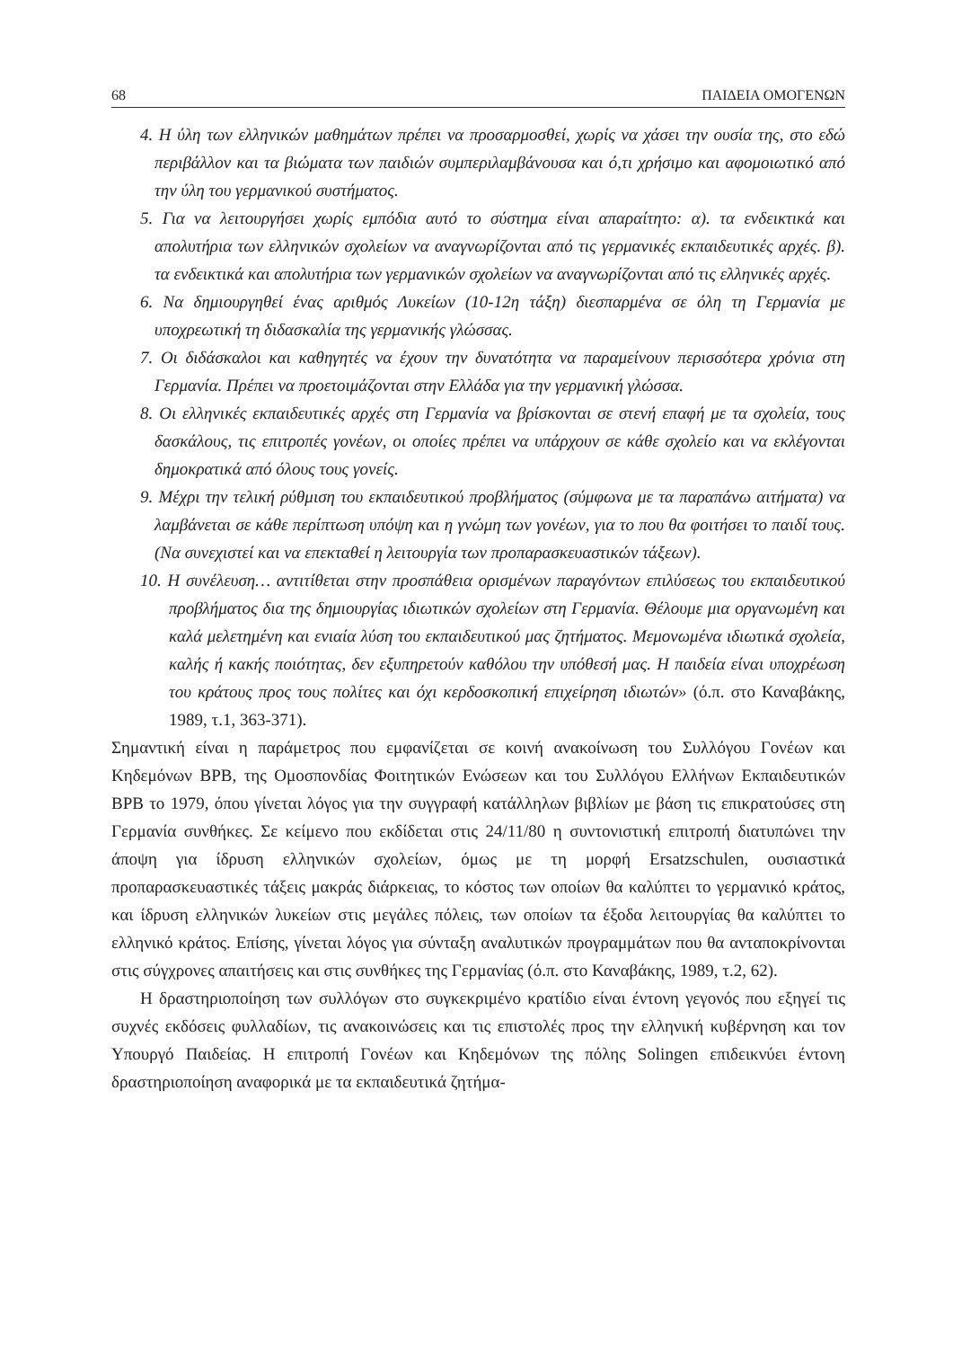68 ΠΑΙΔΕΙΑ ΟΜΟΓΕΝΩΝ
4. Η ύλη των ελληνικών μαθημάτων πρέπει να προσαρμοσθεί, χωρίς να χάσει την ουσία της, στο εδώ περιβάλλον και τα βιώματα των παιδιών συμπεριλαμβάνουσα και ό,τι χρήσιμο και αφομοιωτικό από την ύλη του γερμανικού συστήματος.
5. Για να λειτουργήσει χωρίς εμπόδια αυτό το σύστημα είναι απαραίτητο: α). τα ενδεικτικά και απολυτήρια των ελληνικών σχολείων να αναγνωρίζονται από τις γερμανικές εκπαιδευτικές αρχές. β). τα ενδεικτικά και απολυτήρια των γερμανικών σχολείων να αναγνωρίζονται από τις ελληνικές αρχές.
6. Να δημιουργηθεί ένας αριθμός Λυκείων (10-12η τάξη) διεσπαρμένα σε όλη τη Γερμανία με υποχρεωτική τη διδασκαλία της γερμανικής γλώσσας.
7. Οι διδάσκαλοι και καθηγητές να έχουν την δυνατότητα να παραμείνουν περισσότερα χρόνια στη Γερμανία. Πρέπει να προετοιμάζονται στην Ελλάδα για την γερμανική γλώσσα.
8. Οι ελληνικές εκπαιδευτικές αρχές στη Γερμανία να βρίσκονται σε στενή επαφή με τα σχολεία, τους δασκάλους, τις επιτροπές γονέων, οι οποίες πρέπει να υπάρχουν σε κάθε σχολείο και να εκλέγονται δημοκρατικά από όλους τους γονείς.
9. Μέχρι την τελική ρύθμιση του εκπαιδευτικού προβλήματος (σύμφωνα με τα παραπάνω αιτήματα) να λαμβάνεται σε κάθε περίπτωση υπόψη και η γνώμη των γονέων, για το που θα φοιτήσει το παιδί τους. (Να συνεχιστεί και να επεκταθεί η λειτουργία των προπαρασκευαστικών τάξεων).
10. Η συνέλευση… αντιτίθεται στην προσπάθεια ορισμένων παραγόντων επιλύσεως του εκπαιδευτικού προβλήματος δια της δημιουργίας ιδιωτικών σχολείων στη Γερμανία. Θέλουμε μια οργανωμένη και καλά μελετημένη και ενιαία λύση του εκπαιδευτικού μας ζητήματος. Μεμονωμένα ιδιωτικά σχολεία, καλής ή κακής ποιότητας, δεν εξυπηρετούν καθόλου την υπόθεσή μας. Η παιδεία είναι υποχρέωση του κράτους προς τους πολίτες και όχι κερδοσκοπική επιχείρηση ιδιωτών» (ό.π. στο Καναβάκης, 1989, τ.1, 363-371).
Σημαντική είναι η παράμετρος που εμφανίζεται σε κοινή ανακοίνωση του Συλλόγου Γονέων και Κηδεμόνων ΒΡΒ, της Ομοσπονδίας Φοιτητικών Ενώσεων και του Συλλόγου Ελλήνων Εκπαιδευτικών ΒΡΒ το 1979, όπου γίνεται λόγος για την συγγραφή κατάλληλων βιβλίων με βάση τις επικρατούσες στη Γερμανία συνθήκες. Σε κείμενο που εκδίδεται στις 24/11/80 η συντονιστική επιτροπή διατυπώνει την άποψη για ίδρυση ελληνικών σχολείων, όμως με τη μορφή Ersatzschulen, ουσιαστικά προπαρασκευαστικές τάξεις μακράς διάρκειας, το κόστος των οποίων θα καλύπτει το γερμανικό κράτος, και ίδρυση ελληνικών λυκείων στις μεγάλες πόλεις, των οποίων τα έξοδα λειτουργίας θα καλύπτει το ελληνικό κράτος. Επίσης, γίνεται λόγος για σύνταξη αναλυτικών προγραμμάτων που θα ανταποκρίνονται στις σύγχρονες απαιτήσεις και στις συνθήκες της Γερμανίας (ό.π. στο Καναβάκης, 1989, τ.2, 62).
Η δραστηριοποίηση των συλλόγων στο συγκεκριμένο κρατίδιο είναι έντονη γεγονός που εξηγεί τις συχνές εκδόσεις φυλλαδίων, τις ανακοινώσεις και τις επιστολές προς την ελληνική κυβέρνηση και τον Υπουργό Παιδείας. Η επιτροπή Γονέων και Κηδεμόνων της πόλης Solingen επιδεικνύει έντονη δραστηριοποίηση αναφορικά με τα εκπαιδευτικά ζητήμα-